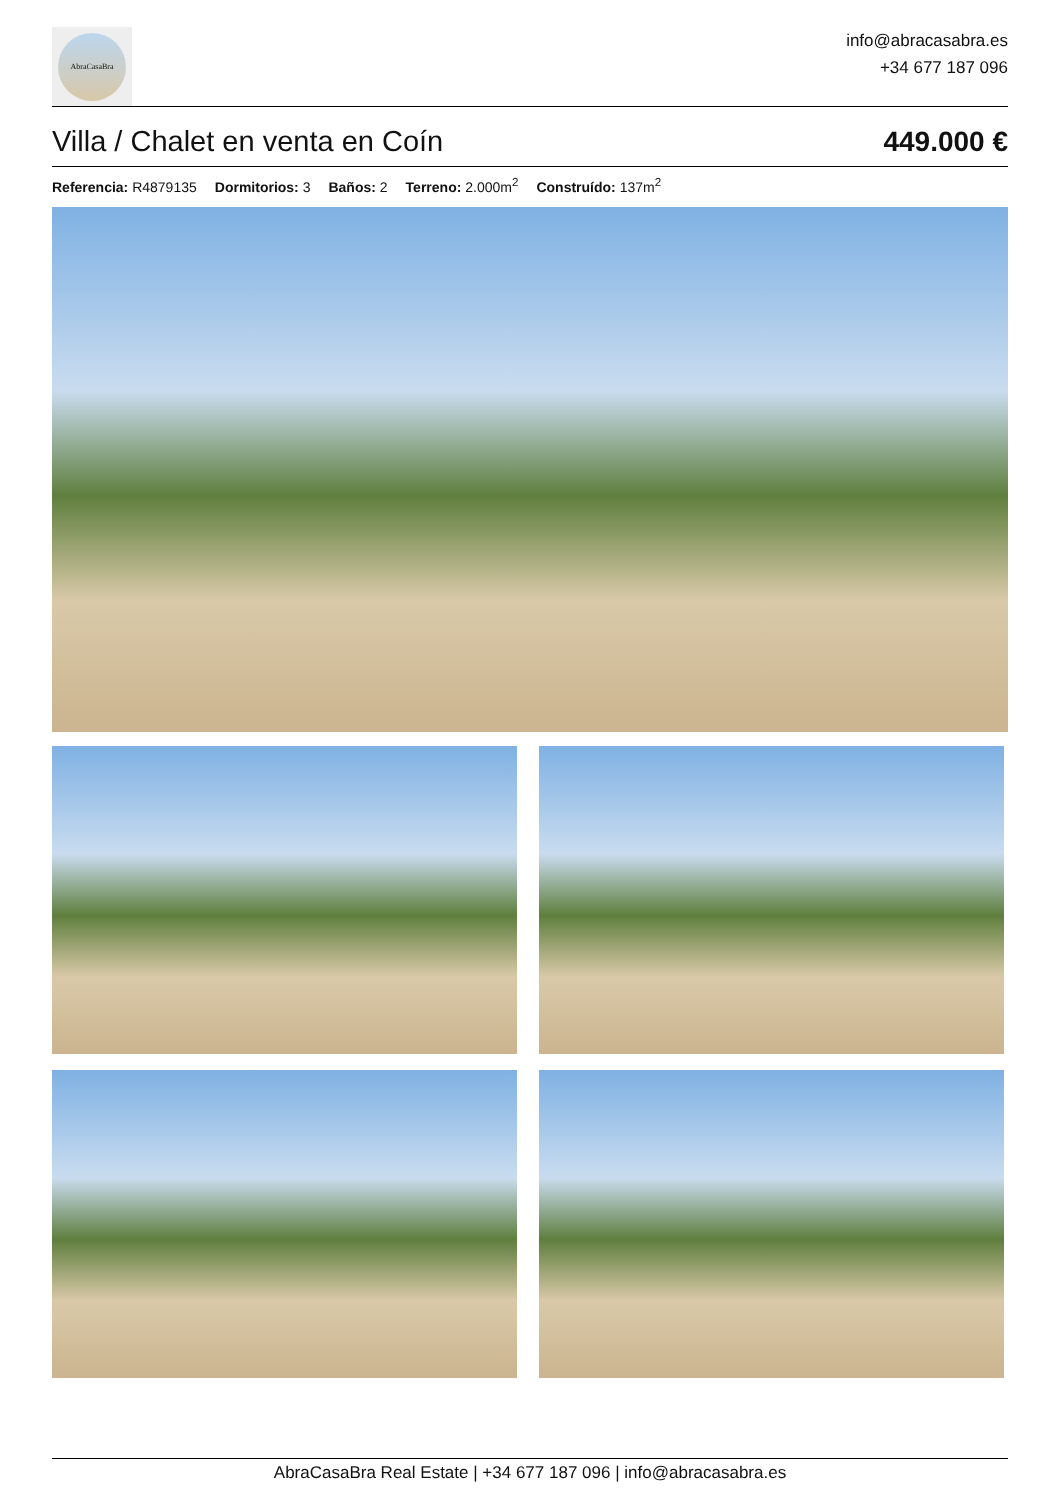AbraCasaBra
info@abracasabra.es
+34 677 187 096
Villa / Chalet en venta en Coín
449.000 €
Referencia: R4879135 Dormitorios: 3 Baños: 2 Terreno: 2.000m<sup>2</sup> Construído: 137m<sup>2</sup>
AbraCasaBra Real Estate | +34 677 187 096 | info@abracasabra.es